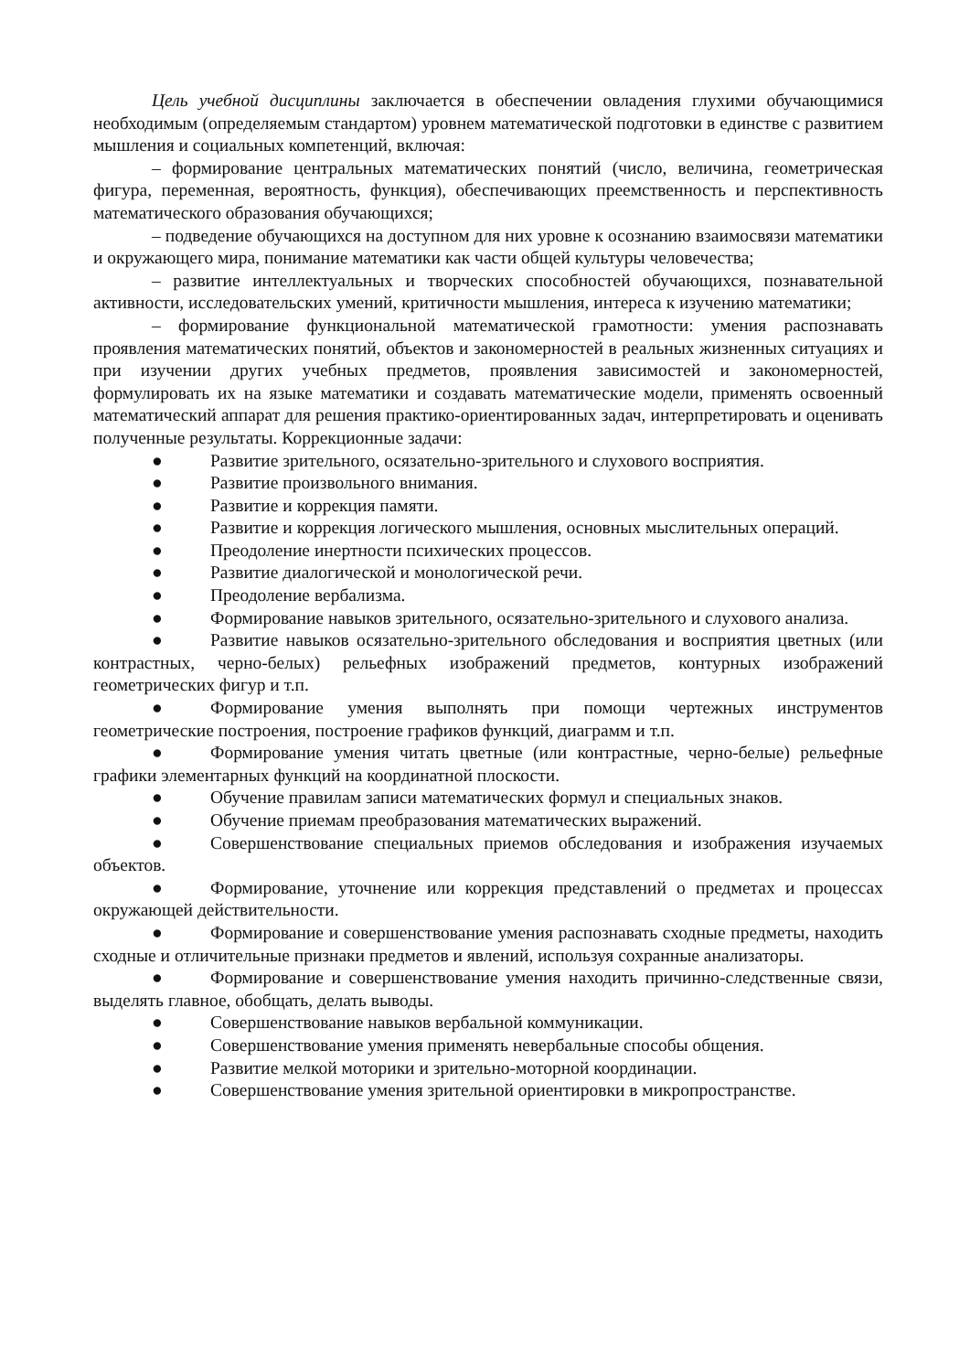Цель учебной дисциплины заключается в обеспечении овладения глухими обучающимися необходимым (определяемым стандартом) уровнем математической подготовки в единстве с развитием мышления и социальных компетенций, включая:
– формирование центральных математических понятий (число, величина, геометрическая фигура, переменная, вероятность, функция), обеспечивающих преемственность и перспективность математического образования обучающихся;
– подведение обучающихся на доступном для них уровне к осознанию взаимосвязи математики и окружающего мира, понимание математики как части общей культуры человечества;
– развитие интеллектуальных и творческих способностей обучающихся, познавательной активности, исследовательских умений, критичности мышления, интереса к изучению математики;
– формирование функциональной математической грамотности: умения распознавать проявления математических понятий, объектов и закономерностей в реальных жизненных ситуациях и при изучении других учебных предметов, проявления зависимостей и закономерностей, формулировать их на языке математики и создавать математические модели, применять освоенный математический аппарат для решения практико-ориентированных задач, интерпретировать и оценивать полученные результаты. Коррекционные задачи:
● Развитие зрительного, осязательно-зрительного и слухового восприятия.
● Развитие произвольного внимания.
● Развитие и коррекция памяти.
● Развитие и коррекция логического мышления, основных мыслительных операций.
● Преодоление инертности психических процессов.
● Развитие диалогической и монологической речи.
● Преодоление вербализма.
● Формирование навыков зрительного, осязательно-зрительного и слухового анализа.
● Развитие навыков осязательно-зрительного обследования и восприятия цветных (или контрастных, черно-белых) рельефных изображений предметов, контурных изображений геометрических фигур и т.п.
● Формирование умения выполнять при помощи чертежных инструментов геометрические построения, построение графиков функций, диаграмм и т.п.
● Формирование умения читать цветные (или контрастные, черно-белые) рельефные графики элементарных функций на координатной плоскости.
● Обучение правилам записи математических формул и специальных знаков.
● Обучение приемам преобразования математических выражений.
● Совершенствование специальных приемов обследования и изображения изучаемых объектов.
● Формирование, уточнение или коррекция представлений о предметах и процессах окружающей действительности.
● Формирование и совершенствование умения распознавать сходные предметы, находить сходные и отличительные признаки предметов и явлений, используя сохранные анализаторы.
● Формирование и совершенствование умения находить причинно-следственные связи, выделять главное, обобщать, делать выводы.
● Совершенствование навыков вербальной коммуникации.
● Совершенствование умения применять невербальные способы общения.
● Развитие мелкой моторики и зрительно-моторной координации.
● Совершенствование умения зрительной ориентировки в микропространстве.